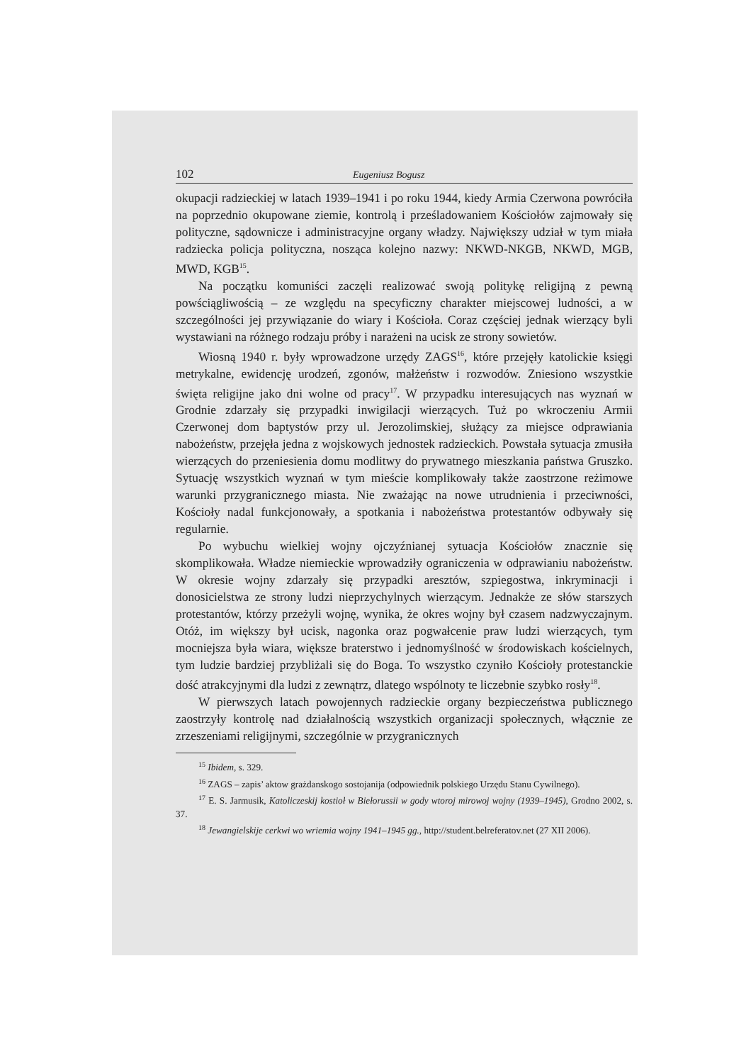102 Eugeniusz Bogusz
okupacji radzieckiej w latach 1939–1941 i po roku 1944, kiedy Armia Czerwona powróciła na poprzednio okupowane ziemie, kontrolą i prześladowaniem Kościołów zajmowały się polityczne, sądownicze i administracyjne organy władzy. Największy udział w tym miała radziecka policja polityczna, nosząca kolejno nazwy: NKWD-NKGB, NKWD, MGB, MWD, KGB<sup>15</sup>.
Na początku komuniści zaczęli realizować swoją politykę religijną z pewną powściągliwością – ze względu na specyficzny charakter miejscowej ludności, a w szczególności jej przywiązanie do wiary i Kościoła. Coraz częściej jednak wierzący byli wystawiani na różnego rodzaju próby i narażeni na ucisk ze strony sowietów.
Wiosną 1940 r. były wprowadzone urzędy ZAGS<sup>16</sup>, które przejęły katolickie księgi metrykalne, ewidencję urodzeń, zgonów, małżeństw i rozwodów. Zniesiono wszystkie święta religijne jako dni wolne od pracy<sup>17</sup>. W przypadku interesujących nas wyznań w Grodnie zdarzały się przypadki inwigilacji wierzących. Tuż po wkroczeniu Armii Czerwonej dom baptystów przy ul. Jerozolimskiej, służący za miejsce odprawiania nabożeństw, przejęła jedna z wojskowych jednostek radzieckich. Powstała sytuacja zmusiła wierzących do przeniesienia domu modlitwy do prywatnego mieszkania państwa Gruszko. Sytuację wszystkich wyznań w tym mieście komplikowały także zaostrzone reżimowe warunki przygranicznego miasta. Nie zważając na nowe utrudnienia i przeciwności, Kościoły nadal funkcjonowały, a spotkania i nabożeństwa protestantów odbywały się regularnie.
Po wybuchu wielkiej wojny ojczyźnianej sytuacja Kościołów znacznie się skomplikowała. Władze niemieckie wprowadziły ograniczenia w odprawianiu nabożeństw. W okresie wojny zdarzały się przypadki aresztów, szpiegostwa, inkryminacji i donosicielstwa ze strony ludzi nieprzychylnych wierzącym. Jednakże ze słów starszych protestantów, którzy przeżyli wojnę, wynika, że okres wojny był czasem nadzwyczajnym. Otóż, im większy był ucisk, nagonka oraz pogwałcenie praw ludzi wierzących, tym mocniejsza była wiara, większe braterstwo i jednomyślność w środowiskach kościelnych, tym ludzie bardziej przybliżali się do Boga. To wszystko czyniło Kościoły protestanckie dość atrakcyjnymi dla ludzi z zewnątrz, dlatego wspólnoty te liczebnie szybko rosły<sup>18</sup>.
W pierwszych latach powojennych radzieckie organy bezpieczeństwa publicznego zaostrzyły kontrolę nad działalnością wszystkich organizacji społecznych, włącznie ze zrzeszeniami religijnymi, szczególnie w przygranicznych
<sup>15</sup> Ibidem, s. 329.
<sup>16</sup> ZAGS – zapis’ aktow grażdanskogo sostojanija (odpowiednik polskiego Urzędu Stanu Cywilnego).
<sup>17</sup> E. S. Jarmusik, Katoliczeskij kostioł w Biełorussii w gody wtoroj mirowoj wojny (1939–1945), Grodno 2002, s. 37.
<sup>18</sup> Jewangielskije cerkwi wo wriemia wojny 1941–1945 gg., http://student.belreferatov.net (27 XII 2006).